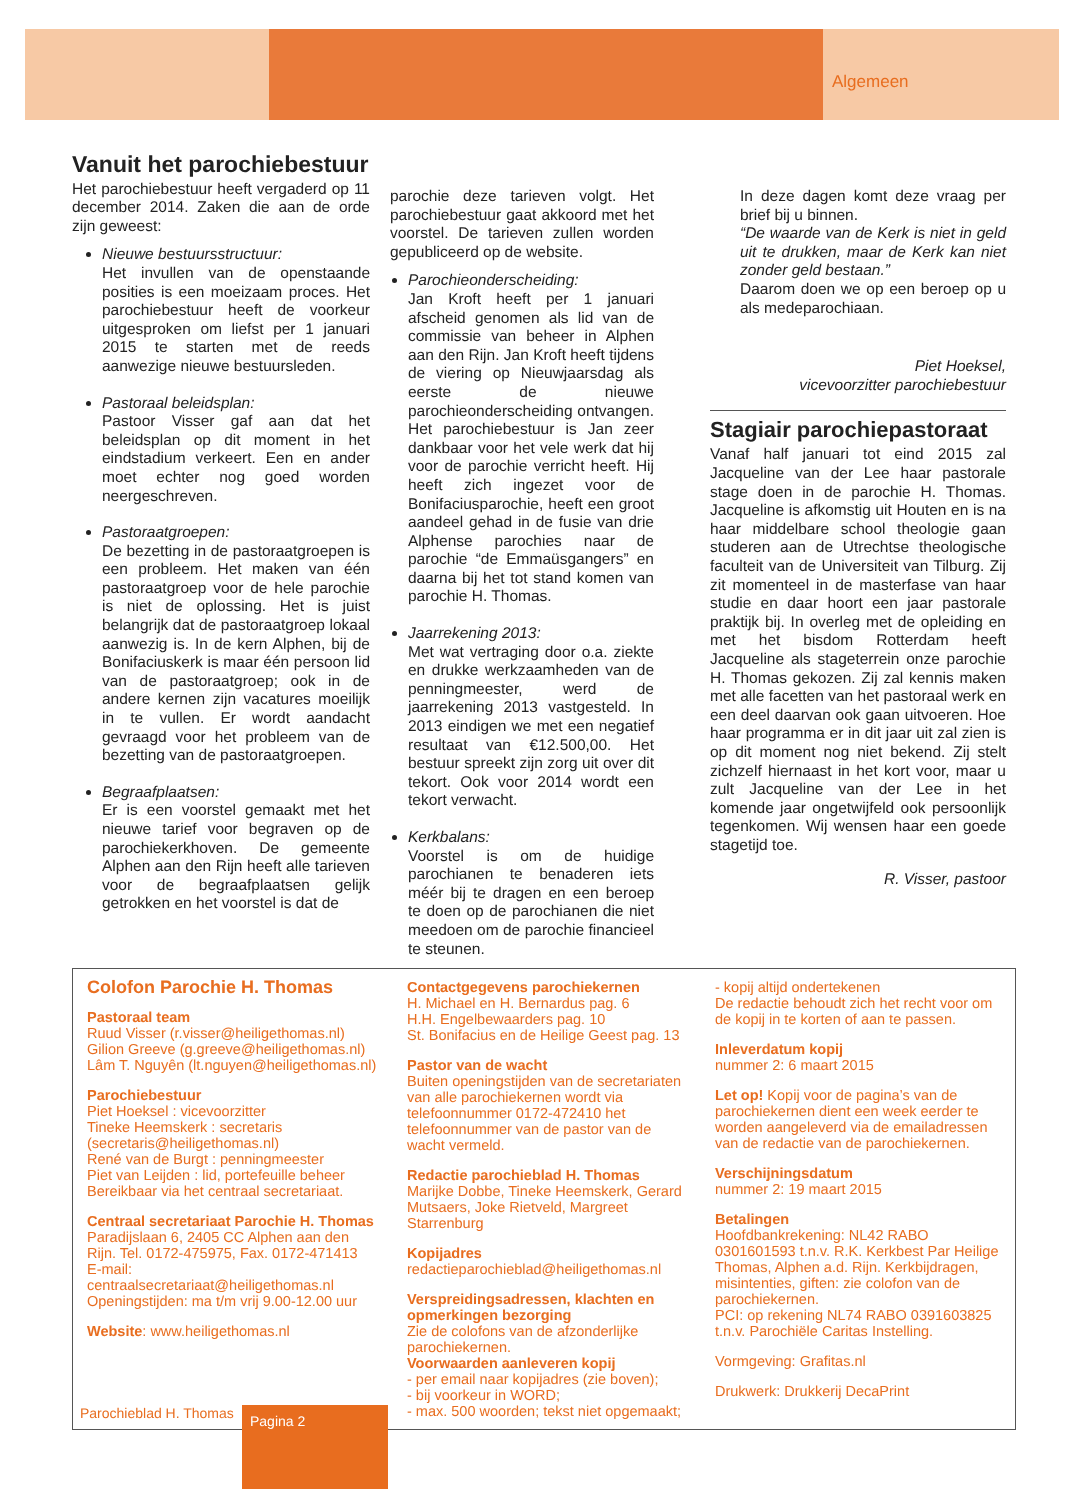Algemeen
Vanuit het parochiebestuur
Het parochiebestuur heeft vergaderd op 11 december 2014. Zaken die aan de orde zijn geweest:
Nieuwe bestuursstructuur:
Het invullen van de openstaande posities is een moeizaam proces. Het parochiebestuur heeft de voorkeur uitgesproken om liefst per 1 januari 2015 te starten met de reeds aanwezige nieuwe bestuursleden.
Pastoraal beleidsplan:
Pastoor Visser gaf aan dat het beleidsplan op dit moment in het eindstadium verkeert. Een en ander moet echter nog goed worden neergeschreven.
Pastoraatgroepen:
De bezetting in de pastoraatgroepen is een probleem. Het maken van één pastoraatgroep voor de hele parochie is niet de oplossing. Het is juist belangrijk dat de pastoraatgroep lokaal aanwezig is. In de kern Alphen, bij de Bonifaciuskerk is maar één persoon lid van de pastoraatgroep; ook in de andere kernen zijn vacatures moeilijk in te vullen. Er wordt aandacht gevraagd voor het probleem van de bezetting van de pastoraatgroepen.
Begraafplaatsen:
Er is een voorstel gemaakt met het nieuwe tarief voor begraven op de parochiekerkhoven. De gemeente Alphen aan den Rijn heeft alle tarieven voor de begraafplaatsen gelijk getrokken en het voorstel is dat de
parochie deze tarieven volgt. Het parochiebestuur gaat akkoord met het voorstel. De tarieven zullen worden gepubliceerd op de website.
Parochieonderscheiding:
Jan Kroft heeft per 1 januari afscheid genomen als lid van de commissie van beheer in Alphen aan den Rijn. Jan Kroft heeft tijdens de viering op Nieuwjaarsdag als eerste de nieuwe parochieonderscheiding ontvangen. Het parochiebestuur is Jan zeer dankbaar voor het vele werk dat hij voor de parochie verricht heeft. Hij heeft zich ingezet voor de Bonifaciusparochie, heeft een groot aandeel gehad in de fusie van drie Alphense parochies naar de parochie “de Emmaüsgangers” en daarna bij het tot stand komen van parochie H. Thomas.
Jaarrekening 2013:
Met wat vertraging door o.a. ziekte en drukke werkzaamheden van de penningmeester, werd de jaarrekening 2013 vastgesteld. In 2013 eindigen we met een negatief resultaat van €12.500,00. Het bestuur spreekt zijn zorg uit over dit tekort. Ook voor 2014 wordt een tekort verwacht.
Kerkbalans:
Voorstel is om de huidige parochianen te benaderen iets méér bij te dragen en een beroep te doen op de parochianen die niet meedoen om de parochie financieel te steunen.
In deze dagen komt deze vraag per brief bij u binnen.
“De waarde van de Kerk is niet in geld uit te drukken, maar de Kerk kan niet zonder geld bestaan.”
Daarom doen we op een beroep op u als medeparochiaan.
Piet Hoeksel,
vicevoorzitter parochiebestuur
Stagiair parochiepastoraat
Vanaf half januari tot eind 2015 zal Jacqueline van der Lee haar pastorale stage doen in de parochie H. Thomas. Jacqueline is afkomstig uit Houten en is na haar middelbare school theologie gaan studeren aan de Utrechtse theologische faculteit van de Universiteit van Tilburg. Zij zit momenteel in de masterfase van haar studie en daar hoort een jaar pastorale praktijk bij. In overleg met de opleiding en met het bisdom Rotterdam heeft Jacqueline als stageterrein onze parochie H. Thomas gekozen. Zij zal kennis maken met alle facetten van het pastoraal werk en een deel daarvan ook gaan uitvoeren. Hoe haar programma er in dit jaar uit zal zien is op dit moment nog niet bekend. Zij stelt zichzelf hiernaast in het kort voor, maar u zult Jacqueline van der Lee in het komende jaar ongetwijfeld ook persoonlijk tegenkomen. Wij wensen haar een goede stagetijd toe.
R. Visser, pastoor
Colofon Parochie H. Thomas
Pastoraal team
Ruud Visser (r.visser@heiligethomas.nl)
Gilion Greeve (g.greeve@heiligethomas.nl)
Lâm T. Nguyên (lt.nguyen@heiligethomas.nl)
Parochiebestuur
Piet Hoeksel : vicevoorzitter
Tineke Heemskerk : secretaris
(secretaris@heiligethomas.nl)
René van de Burgt : penningmeester
Piet van Leijden : lid, portefeuille beheer
Bereikbaar via het centraal secretariaat.
Centraal secretariaat Parochie H. Thomas
Paradijslaan 6, 2405 CC Alphen aan den Rijn. Tel. 0172-475975, Fax. 0172-471413
E-mail: centraalsecretariaat@heiligethomas.nl
Openingstijden: ma t/m vrij 9.00-12.00 uur
Website: www.heiligethomas.nl
Contactgegevens parochiekernen
H. Michael en H. Bernardus pag. 6
H.H. Engelbewaarders pag. 10
St. Bonifacius en de Heilige Geest pag. 13
Pastor van de wacht
Buiten openingstijden van de secretariaten van alle parochiekernen wordt via telefoonnummer 0172-472410 het telefoonnummer van de pastor van de wacht vermeld.
Redactie parochieblad H. Thomas
Marijke Dobbe, Tineke Heemskerk, Gerard Mutsaers, Joke Rietveld, Margreet Starrenburg
Kopijadres
redactieparochieblad@heiligethomas.nl
Verspreidingsadressen, klachten en opmerkingen bezorging
Zie de colofons van de afzonderlijke parochiekernen.
Voorwaarden aanleveren kopij
- per email naar kopijadres (zie boven);
- bij voorkeur in WORD;
- max. 500 woorden; tekst niet opgemaakt;
- kopij altijd ondertekenen
De redactie behoudt zich het recht voor om de kopij in te korten of aan te passen.
Inleverdatum kopij
nummer 2: 6 maart 2015
Let op! Kopij voor de pagina’s van de parochiekernen dient een week eerder te worden aangeleverd via de emailadressen van de redactie van de parochiekernen.
Verschijningsdatum
nummer 2: 19 maart 2015
Betalingen
Hoofdbankrekening: NL42 RABO 0301601593 t.n.v. R.K. Kerkbest Par Heilige Thomas, Alphen a.d. Rijn. Kerkbijdragen, misintenties, giften: zie colofon van de parochiekernen.
PCI: op rekening NL74 RABO 0391603825 t.n.v. Parochiële Caritas Instelling.
Vormgeving: Grafitas.nl
Drukwerk: Drukkerij DecaPrint
Parochieblad H. Thomas Pagina 2